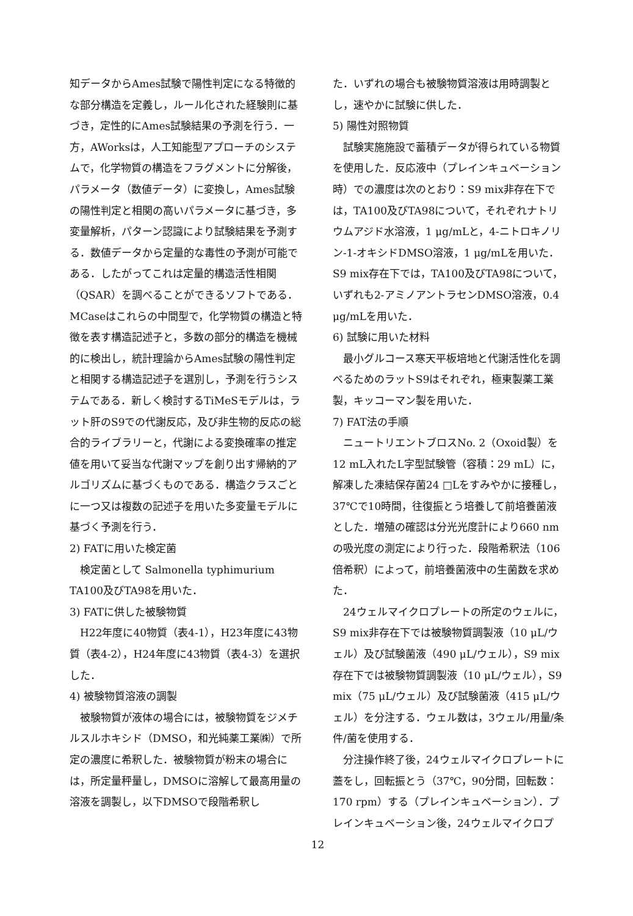知データからAmes試験で陽性判定になる特徴的な部分構造を定義し，ルール化された経験則に基づき，定性的にAmes試験結果の予測を行う．一方，AWorksは，人工知能型アプローチのシステムで，化学物質の構造をフラグメントに分解後，パラメータ（数値データ）に変換し，Ames試験の陽性判定と相関の高いパラメータに基づき，多変量解析，パターン認識により試験結果を予測する．数値データから定量的な毒性の予測が可能である．したがってこれは定量的構造活性相関（QSAR）を調べることができるソフトである．MCaseはこれらの中間型で，化学物質の構造と特徴を表す構造記述子と，多数の部分的構造を機械的に検出し，統計理論からAmes試験の陽性判定と相関する構造記述子を選別し，予測を行うシステムである．新しく検討するTiMeSモデルは，ラット肝のS9での代謝反応，及び非生物的反応の総合的ライブラリーと，代謝による変換確率の推定値を用いて妥当な代謝マップを創り出す帰納的アルゴリズムに基づくものである．構造クラスごとに一つ又は複数の記述子を用いた多変量モデルに基づく予測を行う．
2) FATに用いた検定菌
検定菌として Salmonella typhimurium TA100及びTA98を用いた．
3) FATに供した被験物質
H22年度に40物質（表4-1），H23年度に43物質（表4-2），H24年度に43物質（表4-3）を選択した．
4) 被験物質溶液の調製
被験物質が液体の場合には，被験物質をジメチルスルホキシド（DMSO，和光純薬工業㈱）で所定の濃度に希釈した．被験物質が粉末の場合には，所定量秤量し，DMSOに溶解して最高用量の溶液を調製し，以下DMSOで段階希釈し
た．いずれの場合も被験物質溶液は用時調製とし，速やかに試験に供した．
5) 陽性対照物質
試験実施施設で蓄積データが得られている物質を使用した．反応液中（プレインキュベーション時）での濃度は次のとおり：S9 mix非存在下では，TA100及びTA98について，それぞれナトリウムアジド水溶液，1 μg/mLと，4-ニトロキノリン-1-オキシドDMSO溶液，1 μg/mLを用いた．S9 mix存在下では，TA100及びTA98について，いずれも2-アミノアントラセンDMSO溶液，0.4 μg/mLを用いた．
6) 試験に用いた材料
最小グルコース寒天平板培地と代謝活性化を調べるためのラットS9はそれぞれ，極東製薬工業製，キッコーマン製を用いた．
7) FAT法の手順
ニュートリエントブロスNo. 2（Oxoid製）を12 mL入れたL字型試験管（容積：29 mL）に，解凍した凍結保存菌24 □Lをすみやかに接種し，37℃で10時間，往復振とう培養して前培養菌液とした．増殖の確認は分光光度計により660 nmの吸光度の測定により行った．段階希釈法（106倍希釈）によって，前培養菌液中の生菌数を求めた．
24ウェルマイクロプレートの所定のウェルに，S9 mix非存在下では被験物質調製液（10 μL/ウェル）及び試験菌液（490 μL/ウェル），S9 mix存在下では被験物質調製液（10 μL/ウェル），S9 mix（75 μL/ウェル）及び試験菌液（415 μL/ウェル）を分注する．ウェル数は，3ウェル/用量/条件/菌を使用する．
分注操作終了後，24ウェルマイクロプレートに蓋をし，回転振とう（37℃，90分間，回転数：170 rpm）する（プレインキュベーション）．プレインキュベーション後，24ウェルマイクロプ
12